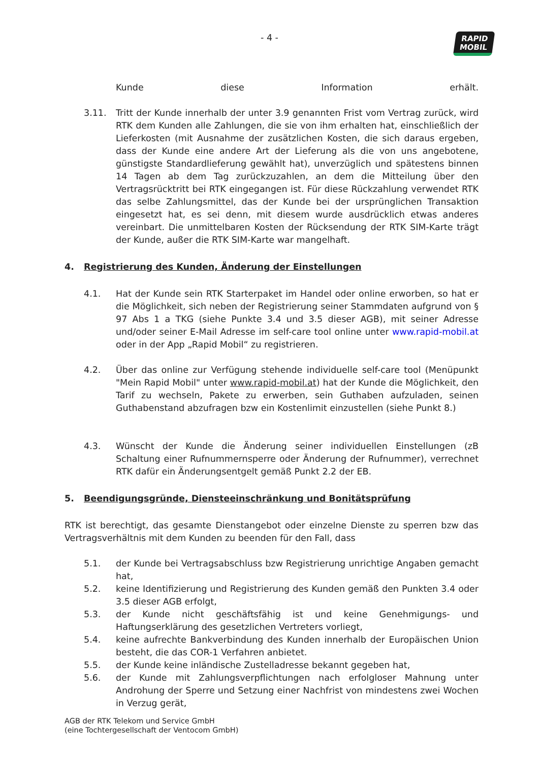- 4 -
RAPID
MOBIL
Kunde diese Information erhält.
3.11. Tritt der Kunde innerhalb der unter 3.9 genannten Frist vom Vertrag zurück, wird RTK dem Kunden alle Zahlungen, die sie von ihm erhalten hat, einschließlich der Lieferkosten (mit Ausnahme der zusätzlichen Kosten, die sich daraus ergeben, dass der Kunde eine andere Art der Lieferung als die von uns angebotene, günstigste Standardlieferung gewählt hat), unverzüglich und spätestens binnen 14 Tagen ab dem Tag zurückzuzahlen, an dem die Mitteilung über den Vertragsrücktritt bei RTK eingegangen ist. Für diese Rückzahlung verwendet RTK das selbe Zahlungsmittel, das der Kunde bei der ursprünglichen Transaktion eingesetzt hat, es sei denn, mit diesem wurde ausdrücklich etwas anderes vereinbart. Die unmittelbaren Kosten der Rücksendung der RTK SIM-Karte trägt der Kunde, außer die RTK SIM-Karte war mangelhaft.
4. Registrierung des Kunden, Änderung der Einstellungen
4.1. Hat der Kunde sein RTK Starterpaket im Handel oder online erworben, so hat er die Möglichkeit, sich neben der Registrierung seiner Stammdaten aufgrund von § 97 Abs 1 a TKG (siehe Punkte 3.4 und 3.5 dieser AGB), mit seiner Adresse und/oder seiner E-Mail Adresse im self-care tool online unter www.rapid-mobil.at oder in der App „Rapid Mobil“ zu registrieren.
4.2. Über das online zur Verfügung stehende individuelle self-care tool (Menüpunkt "Mein Rapid Mobil" unter www.rapid-mobil.at) hat der Kunde die Möglichkeit, den Tarif zu wechseln, Pakete zu erwerben, sein Guthaben aufzuladen, seinen Guthabenstand abzufragen bzw ein Kostenlimit einzustellen (siehe Punkt 8.)
4.3. Wünscht der Kunde die Änderung seiner individuellen Einstellungen (zB Schaltung einer Rufnummernsperre oder Änderung der Rufnummer), verrechnet RTK dafür ein Änderungsentgelt gemäß Punkt 2.2 der EB.
5. Beendigungsgründe, Diensteeinschränkung und Bonitätsprüfung
RTK ist berechtigt, das gesamte Dienstangebot oder einzelne Dienste zu sperren bzw das Vertragsverhältnis mit dem Kunden zu beenden für den Fall, dass
5.1. der Kunde bei Vertragsabschluss bzw Registrierung unrichtige Angaben gemacht hat,
5.2. keine Identifizierung und Registrierung des Kunden gemäß den Punkten 3.4 oder 3.5 dieser AGB erfolgt,
5.3. der Kunde nicht geschäftsfähig ist und keine Genehmigungs- und Haftungserklärung des gesetzlichen Vertreters vorliegt,
5.4. keine aufrechte Bankverbindung des Kunden innerhalb der Europäischen Union besteht, die das COR-1 Verfahren anbietet.
5.5. der Kunde keine inländische Zustelladresse bekannt gegeben hat,
5.6. der Kunde mit Zahlungsverpflichtungen nach erfolgloser Mahnung unter Androhung der Sperre und Setzung einer Nachfrist von mindestens zwei Wochen in Verzug gerät,
AGB der RTK Telekom und Service GmbH
(eine Tochtergesellschaft der Ventocom GmbH)